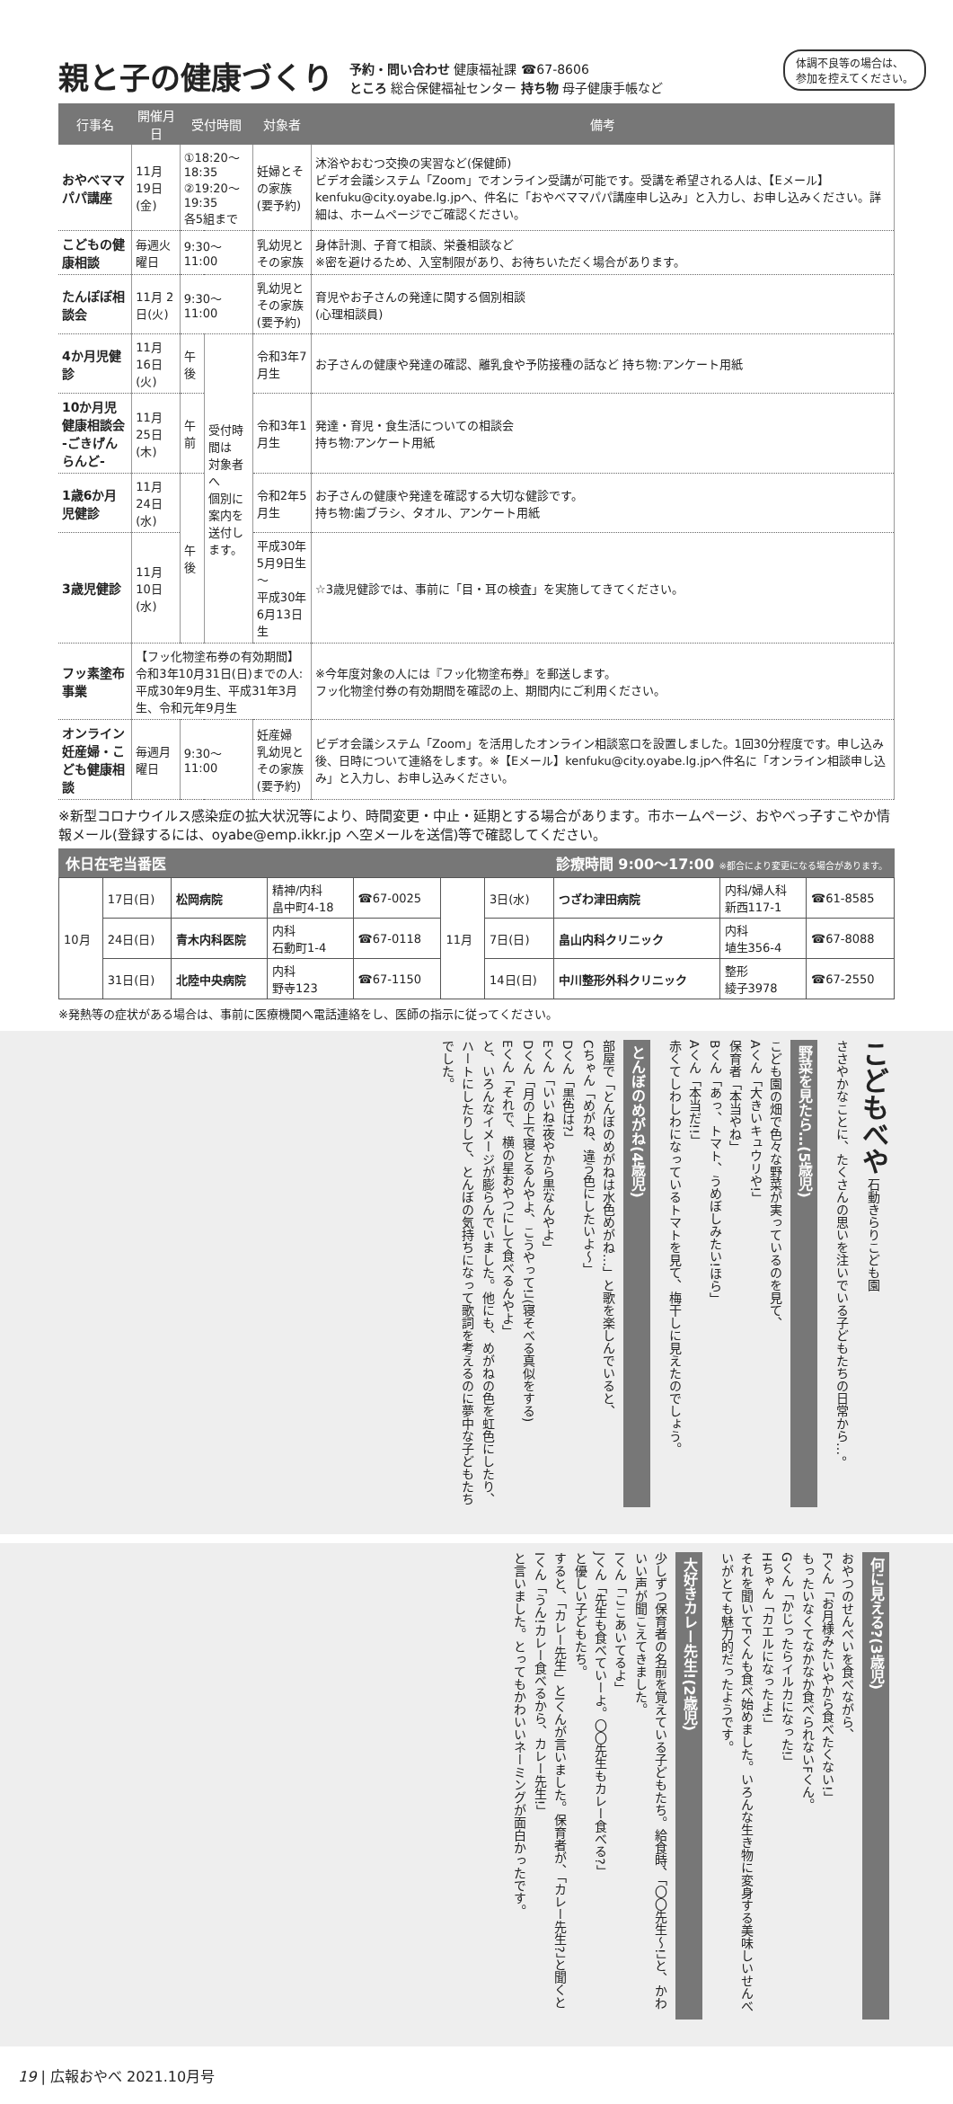体調不良等の場合は、
参加を控えてください。
親と子の健康づくり
予約・問い合わせ 健康福祉課 ☎67-8606
ところ 総合保健福祉センター 持ち物 母子健康手帳など
| 行事名 | 開催月日 | 受付時間 | | 対象者 | 備考 |
| --- | --- | --- | --- | --- | --- |
| おやべママパパ講座 | 11月19日(金) | ①18:20～18:35 ②19:20～19:35 各5組まで | | 妊婦とその家族 (要予約) | 沐浴やおむつ交換の実習など(保健師) ビデオ会議システム「Zoom」でオンライン受講が可能です。受講を希望される人は、【Eメール】kenfuku@city.oyabe.lg.jpへ、件名に「おやべママパパ講座申し込み」と入力し、お申し込みください。詳細は、ホームページでご確認ください。 |
| こどもの健康相談 | 毎週火曜日 | 9:30～11:00 | | 乳幼児とその家族 | 身体計測、子育て相談、栄養相談など ※密を避けるため、入室制限があり、お待ちいただく場合があります。 |
| たんぽぽ相談会 | 11月 2日(火) | 9:30～11:00 | | 乳幼児とその家族 (要予約) | 育児やお子さんの発達に関する個別相談 (心理相談員) |
| 4か月児健診 | 11月16日(火) | 午後 | 受付時間は 対象者へ 個別に案内を 送付します。 | 令和3年7月生 | お子さんの健康や発達の確認、離乳食や予防接種の話など 持ち物:アンケート用紙 |
| 10か月児健康相談会 -ごきげんらんど- | 11月25日(木) | 午前 | | 令和3年1月生 | 発達・育児・食生活についての相談会 持ち物:アンケート用紙 |
| 1歳6か月児健診 | 11月24日(水) | 午後 | | 令和2年5月生 | お子さんの健康や発達を確認する大切な健診です。 持ち物:歯ブラシ、タオル、アンケート用紙 |
| 3歳児健診 | 11月10日(水) | | | 平成30年5月9日生～ 平成30年6月13日生 | ☆3歳児健診では、事前に「目・耳の検査」を実施してきてください。 |
| フッ素塗布事業 | 【フッ化物塗布券の有効期間】 令和3年10月31日(日)までの人: 平成30年9月生、平成31年3月生、令和元年9月生 | | | | ※今年度対象の人には『フッ化物塗布券』を郵送します。 フッ化物塗付券の有効期間を確認の上、期間内にご利用ください。 |
| オンライン 妊産婦・こども健康相談 | 毎週月曜日 | 9:30～11:00 | | 妊産婦 乳幼児とその家族 (要予約) | ビデオ会議システム「Zoom」を活用したオンライン相談窓口を設置しました。1回30分程度です。申し込み後、日時について連絡をします。※【Eメール】kenfuku@city.oyabe.lg.jpへ件名に「オンライン相談申し込み」と入力し、お申し込みください。 |
※新型コロナウイルス感染症の拡大状況等により、時間変更・中止・延期とする場合があります。市ホームページ、おやべっ子すこやか情報メール(登録するには、oyabe@emp.ikkr.jp へ空メールを送信)等で確認してください。
休日在宅当番医 診療時間 9:00～17:00 ※都合により変更になる場合があります。
| 10月 | 17日(日) | 松岡病院 | 精神/内科 畠中町4-18 | ☎67-0025 | 11月 | 3日(水) | つざわ津田病院 | 内科/婦人科 新西117-1 | ☎61-8585 |
| | 24日(日) | 青木内科医院 | 内科 石動町1-4 | ☎67-0118 | | 7日(日) | 畠山内科クリニック | 内科 埴生356-4 | ☎67-8088 |
| | 31日(日) | 北陸中央病院 | 内科 野寺123 | ☎67-1150 | | 14日(日) | 中川整形外科クリニック | 整形 綾子3978 | ☎67-2550 |
※発熱等の症状がある場合は、事前に医療機関へ電話連絡をし、医師の指示に従ってください。
こどもべや 石動きらりこども園
ささやかなことに、たくさんの思いを注いでいる子どもたちの日常から…。
野菜を見たら…(5歳児)
こども園の畑で色々な野菜が実っているのを見て、
Aくん「大きいキュウリや!」
保育者「本当やね」
Bくん「あっ、トマト、うめぼしみたい!ほら」
Aくん「本当だ!!」
赤くてしわしわになっているトマトを見て、梅干しに見えたのでしょう。
とんぼのめがね(4歳児)
部屋で「とんぼのめがねは水色めがね…」と歌を楽しんでいると、
Cちゃん「めがね、違う色にしたいよ～」
Dくん「黒色は?」
Eくん「いいね!夜やから黒なんやよ」
Dくん「月の上で寝とるんやよ、こうやって!」(寝そべる真似をする)
Eくん「それで、横の星おやつにして食べるんやよ」
と、いろんなイメージが膨らんでいました。他にも、めがねの色を虹色にしたり、ハートにしたりして、とんぼの気持ちになって歌詞を考えるのに夢中な子どもたちでした。
何に見える?(3歳児)
おやつのせんべいを食べながら、
Fくん「お月様みたいやから食べたくない!」
もったいなくてなかなか食べられないFくん。
Gくん「かじったらイルカになった!」
Hちゃん「カエルになったよ!」
それを聞いてFくんも食べ始めました。いろんな生き物に変身する美味しいせんべいがとても魅力的だったようです。
大好きカレー先生!(2歳児)
少しずつ保育者の名前を覚えている子どもたち。給食時、「〇〇先生～!」と、かわいい声が聞こえてきました。
Iくん「ここあいてるよ」
Jくん「先生も食べていーよ。〇〇先生もカレー食べる?」
と優しい子どもたち。
すると、「カレー先生」とIくんが言いました。保育者が、「カレー先生?」と聞くと
Iくん「うん!カレー食べるから、カレー先生!」
と言いました。とってもかわいいネーミングが面白かったです。
19 | 広報おやべ 2021.10月号